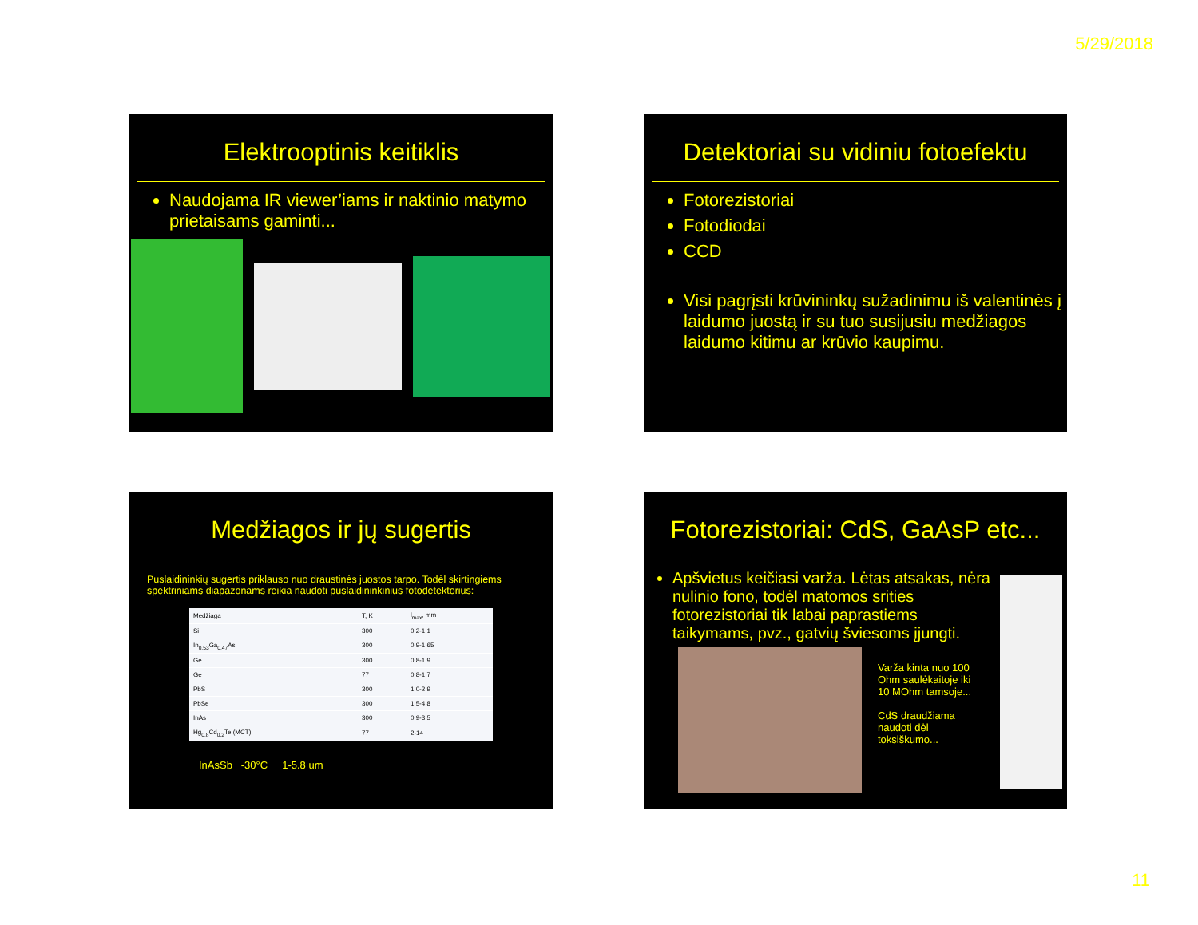5/29/2018
Elektrooptinis keitiklis
Naudojama IR viewer’iams ir naktinio matymo prietaisams gaminti...
Detektoriai su vidiniu fotoefektu
Fotorezistoriai
Fotodiodai
CCD
Visi pagrįsti krūvininkų sužadinimu iš valentinės į laidumo juostą ir su tuo susijusiu medžiagos laidumo kitimu ar krūvio kaupimu.
Medžiagos ir jų sugertis
Puslaidininkių sugertis priklauso nuo draustinės juostos tarpo. Todėl skirtingiems spektriniams diapazonams reikia naudoti puslaidininkinius fotodetektorius:
| Medžiaga | T, K | l<sub>max</sub>, mm |
| Si | 300 | 0.2-1.1 |
| In<sub>0.53</sub>Ga<sub>0.47</sub>As | 300 | 0.9-1.65 |
| Ge | 300 | 0.8-1.9 |
| Ge | 77 | 0.8-1.7 |
| PbS | 300 | 1.0-2.9 |
| PbSe | 300 | 1.5-4.8 |
| InAs | 300 | 0.9-3.5 |
| Hg<sub>0.8</sub>Cd<sub>0.2</sub>Te (MCT) | 77 | 2-14 |
InAsSb -30°C 1-5.8 um
Fotorezistoriai: CdS, GaAsP etc...
Apšvietus keičiasi varža. Lėtas atsakas, nėra nulinio fono, todėl matomos srities fotorezistoriai tik labai paprastiems taikymams, pvz., gatvių šviesoms įjungti.
Varža kinta nuo 100 Ohm saulėkaitoje iki 10 MOhm tamsoje...
CdS draudžiama naudoti dėl toksiškumo...
11